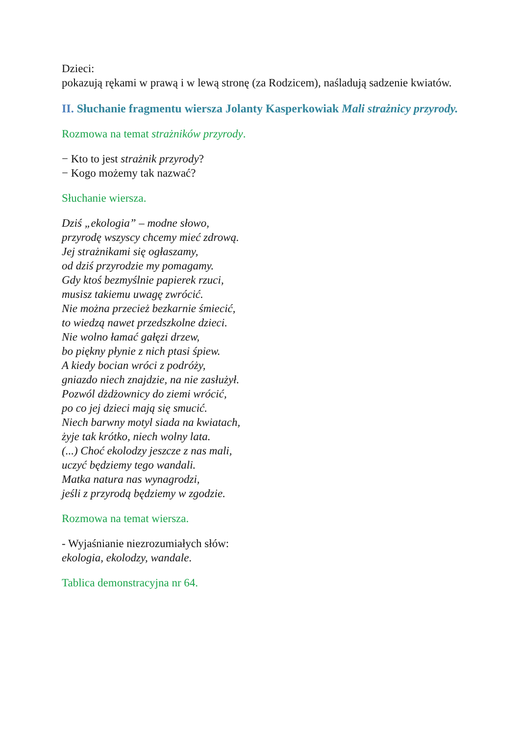Dzieci:
pokazują rękami w prawą i w lewą stronę (za Rodzicem), naśladują sadzenie kwiatów.
II. Słuchanie fragmentu wiersza Jolanty Kasperkowiak Mali strażnicy przyrody.
Rozmowa na temat strażników przyrody.
− Kto to jest strażnik przyrody?
− Kogo możemy tak nazwać?
Słuchanie wiersza.
Dziś „ekologia” – modne słowo,
przyrodę wszyscy chcemy mieć zdrową.
Jej strażnikami się ogłaszamy,
od dziś przyrodzie my pomagamy.
Gdy ktoś bezmyślnie papierek rzuci,
musisz takiemu uwagę zwrócić.
Nie można przecież bezkarnie śmiecić,
to wiedzą nawet przedszkolne dzieci.
Nie wolno łamać gałęzi drzew,
bo piękny płynie z nich ptasi śpiew.
A kiedy bocian wróci z podróży,
gniazdo niech znajdzie, na nie zasłużył.
Pozwól dżdżownicy do ziemi wrócić,
po co jej dzieci mają się smucić.
Niech barwny motyl siada na kwiatach,
żyje tak krótko, niech wolny lata.
(...) Choć ekolodzy jeszcze z nas mali,
uczyć będziemy tego wandali.
Matka natura nas wynagrodzi,
jeśli z przyrodą będziemy w zgodzie.
Rozmowa na temat wiersza.
- Wyjaśnianie niezrozumiałych słów:
ekologia, ekolodzy, wandale.
Tablica demonstracyjna nr 64.